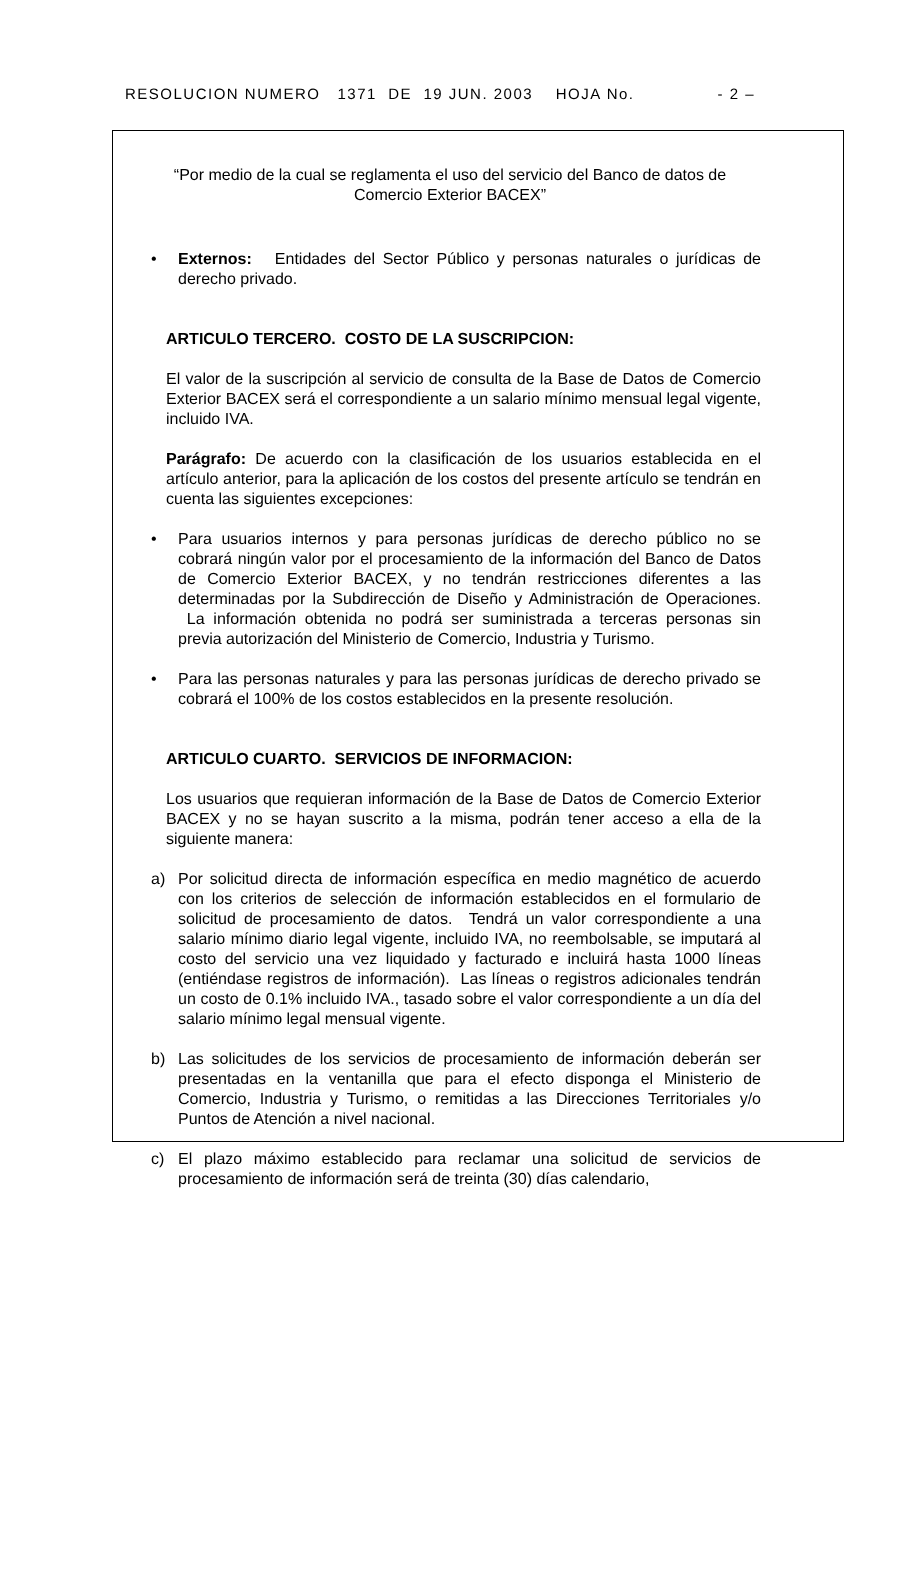RESOLUCION NUMERO 1371 DE 19 JUN. 2003 HOJA No. - 2 –
“Por medio de la cual se reglamenta el uso del servicio del Banco de datos de Comercio Exterior BACEX”
• Externos: Entidades del Sector Público y personas naturales o jurídicas de derecho privado.
ARTICULO TERCERO. COSTO DE LA SUSCRIPCION:
El valor de la suscripción al servicio de consulta de la Base de Datos de Comercio Exterior BACEX será el correspondiente a un salario mínimo mensual legal vigente, incluido IVA.
Parágrafo: De acuerdo con la clasificación de los usuarios establecida en el artículo anterior, para la aplicación de los costos del presente artículo se tendrán en cuenta las siguientes excepciones:
• Para usuarios internos y para personas jurídicas de derecho público no se cobrará ningún valor por el procesamiento de la información del Banco de Datos de Comercio Exterior BACEX, y no tendrán restricciones diferentes a las determinadas por la Subdirección de Diseño y Administración de Operaciones. La información obtenida no podrá ser suministrada a terceras personas sin previa autorización del Ministerio de Comercio, Industria y Turismo.
• Para las personas naturales y para las personas jurídicas de derecho privado se cobrará el 100% de los costos establecidos en la presente resolución.
ARTICULO CUARTO. SERVICIOS DE INFORMACION:
Los usuarios que requieran información de la Base de Datos de Comercio Exterior BACEX y no se hayan suscrito a la misma, podrán tener acceso a ella de la siguiente manera:
a) Por solicitud directa de información específica en medio magnético de acuerdo con los criterios de selección de información establecidos en el formulario de solicitud de procesamiento de datos. Tendrá un valor correspondiente a una salario mínimo diario legal vigente, incluido IVA, no reembolsable, se imputará al costo del servicio una vez liquidado y facturado e incluirá hasta 1000 líneas (entiéndase registros de información). Las líneas o registros adicionales tendrán un costo de 0.1% incluido IVA., tasado sobre el valor correspondiente a un día del salario mínimo legal mensual vigente.
b) Las solicitudes de los servicios de procesamiento de información deberán ser presentadas en la ventanilla que para el efecto disponga el Ministerio de Comercio, Industria y Turismo, o remitidas a las Direcciones Territoriales y/o Puntos de Atención a nivel nacional.
c) El plazo máximo establecido para reclamar una solicitud de servicios de procesamiento de información será de treinta (30) días calendario,